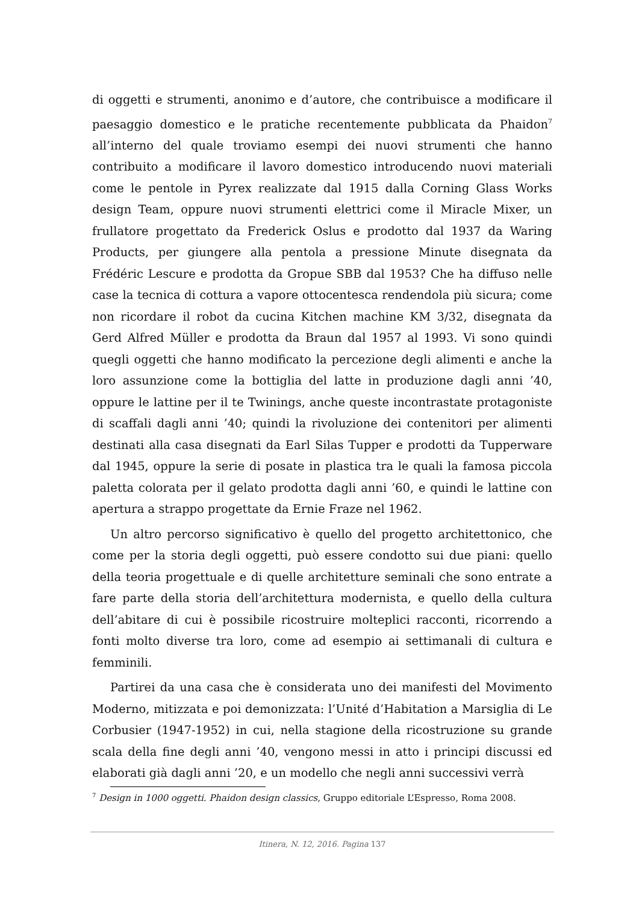di oggetti e strumenti, anonimo e d’autore, che contribuisce a modificare il paesaggio domestico e le pratiche recentemente pubblicata da Phaidon<sup>7</sup> all’interno del quale troviamo esempi dei nuovi strumenti che hanno contribuito a modificare il lavoro domestico introducendo nuovi materiali come le pentole in Pyrex realizzate dal 1915 dalla Corning Glass Works design Team, oppure nuovi strumenti elettrici come il Miracle Mixer, un frullatore progettato da Frederick Oslus e prodotto dal 1937 da Waring Products, per giungere alla pentola a pressione Minute disegnata da Frédéric Lescure e prodotta da Gropue SBB dal 1953? Che ha diffuso nelle case la tecnica di cottura a vapore ottocentesca rendendola più sicura; come non ricordare il robot da cucina Kitchen machine KM 3/32, disegnata da Gerd Alfred Müller e prodotta da Braun dal 1957 al 1993. Vi sono quindi quegli oggetti che hanno modificato la percezione degli alimenti e anche la loro assunzione come la bottiglia del latte in produzione dagli anni ’40, oppure le lattine per il te Twinings, anche queste incontrastate protagoniste di scaffali dagli anni ’40; quindi la rivoluzione dei contenitori per alimenti destinati alla casa disegnati da Earl Silas Tupper e prodotti da Tupperware dal 1945, oppure la serie di posate in plastica tra le quali la famosa piccola paletta colorata per il gelato prodotta dagli anni ’60, e quindi le lattine con apertura a strappo progettate da Ernie Fraze nel 1962.
Un altro percorso significativo è quello del progetto architettonico, che come per la storia degli oggetti, può essere condotto sui due piani: quello della teoria progettuale e di quelle architetture seminali che sono entrate a fare parte della storia dell’architettura modernista, e quello della cultura dell’abitare di cui è possibile ricostruire molteplici racconti, ricorrendo a fonti molto diverse tra loro, come ad esempio ai settimanali di cultura e femminili.
Partirei da una casa che è considerata uno dei manifesti del Movimento Moderno, mitizzata e poi demonizzata: l’Unité d’Habitation a Marsiglia di Le Corbusier (1947-1952) in cui, nella stagione della ricostruzione su grande scala della fine degli anni ’40, vengono messi in atto i principi discussi ed elaborati già dagli anni ’20, e un modello che negli anni successivi verrà
<sup>7</sup> Design in 1000 oggetti. Phaidon design classics, Gruppo editoriale L’Espresso, Roma 2008.
Itinera, N. 12, 2016. Pagina 137